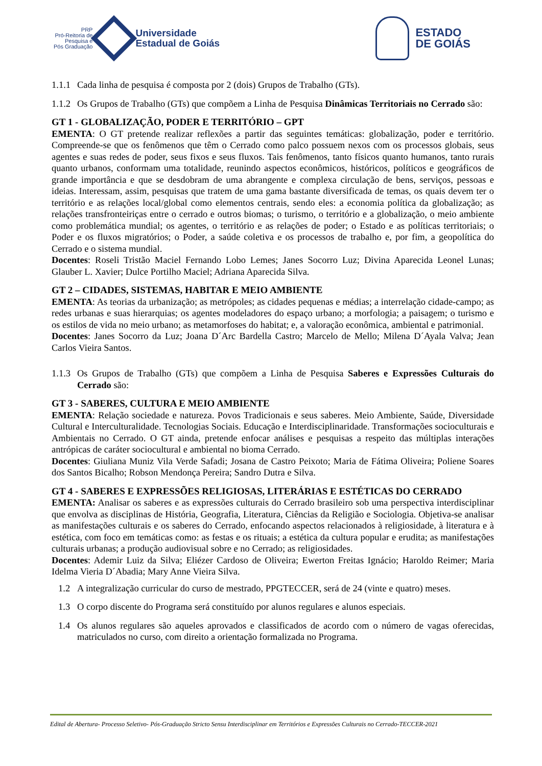PRP
Pró-Reitoria de
Pesquisa e
Pós Graduação
Universidade
Estadual de Goiás
ESTADO
DE GOIÁS
1.1.1
Cada linha de pesquisa é composta por 2 (dois) Grupos de Trabalho (GTs).
1.1.2
Os Grupos de Trabalho (GTs) que compõem a Linha de Pesquisa Dinâmicas Territoriais no Cerrado são:
GT 1 - GLOBALIZAÇÃO, PODER E TERRITÓRIO – GPT
EMENTA: O GT pretende realizar reflexões a partir das seguintes temáticas: globalização, poder e território. Compreende-se que os fenômenos que têm o Cerrado como palco possuem nexos com os processos globais, seus agentes e suas redes de poder, seus fixos e seus fluxos. Tais fenômenos, tanto físicos quanto humanos, tanto rurais quanto urbanos, conformam uma totalidade, reunindo aspectos econômicos, históricos, políticos e geográficos de grande importância e que se desdobram de uma abrangente e complexa circulação de bens, serviços, pessoas e ideias. Interessam, assim, pesquisas que tratem de uma gama bastante diversificada de temas, os quais devem ter o território e as relações local/global como elementos centrais, sendo eles: a economia política da globalização; as relações transfronteiriças entre o cerrado e outros biomas; o turismo, o território e a globalização, o meio ambiente como problemática mundial; os agentes, o território e as relações de poder; o Estado e as políticas territoriais; o Poder e os fluxos migratórios; o Poder, a saúde coletiva e os processos de trabalho e, por fim, a geopolítica do Cerrado e o sistema mundial.
Docentes: Roseli Tristão Maciel Fernando Lobo Lemes; Janes Socorro Luz; Divina Aparecida Leonel Lunas; Glauber L. Xavier; Dulce Portilho Maciel; Adriana Aparecida Silva.
GT 2 – CIDADES, SISTEMAS, HABITAR E MEIO AMBIENTE
EMENTA: As teorias da urbanização; as metrópoles; as cidades pequenas e médias; a interrelação cidade-campo; as redes urbanas e suas hierarquias; os agentes modeladores do espaço urbano; a morfologia; a paisagem; o turismo e os estilos de vida no meio urbano; as metamorfoses do habitat; e, a valoração econômica, ambiental e patrimonial.
Docentes: Janes Socorro da Luz; Joana D´Arc Bardella Castro; Marcelo de Mello; Milena D´Ayala Valva; Jean Carlos Vieira Santos.
1.1.3
Os Grupos de Trabalho (GTs) que compõem a Linha de Pesquisa Saberes e Expressões Culturais do Cerrado são:
GT 3 - SABERES, CULTURA E MEIO AMBIENTE
EMENTA: Relação sociedade e natureza. Povos Tradicionais e seus saberes. Meio Ambiente, Saúde, Diversidade Cultural e Interculturalidade. Tecnologias Sociais. Educação e Interdisciplinaridade. Transformações socioculturais e Ambientais no Cerrado. O GT ainda, pretende enfocar análises e pesquisas a respeito das múltiplas interações antrópicas de caráter sociocultural e ambiental no bioma Cerrado.
Docentes: Giuliana Muniz Vila Verde Safadi; Josana de Castro Peixoto; Maria de Fátima Oliveira; Poliene Soares dos Santos Bicalho; Robson Mendonça Pereira; Sandro Dutra e Silva.
GT 4 - SABERES E EXPRESSÕES RELIGIOSAS, LITERÁRIAS E ESTÉTICAS DO CERRADO
EMENTA: Analisar os saberes e as expressões culturais do Cerrado brasileiro sob uma perspectiva interdisciplinar que envolva as disciplinas de História, Geografia, Literatura, Ciências da Religião e Sociologia. Objetiva-se analisar as manifestações culturais e os saberes do Cerrado, enfocando aspectos relacionados à religiosidade, à literatura e à estética, com foco em temáticas como: as festas e os rituais; a estética da cultura popular e erudita; as manifestações culturais urbanas; a produção audiovisual sobre e no Cerrado; as religiosidades.
Docentes: Ademir Luiz da Silva; Eliézer Cardoso de Oliveira; Ewerton Freitas Ignácio; Haroldo Reimer; Maria Idelma Vieria D´Abadia; Mary Anne Vieira Silva.
1.2 A integralização curricular do curso de mestrado, PPGTECCER, será de 24 (vinte e quatro) meses.
1.3 O corpo discente do Programa será constituído por alunos regulares e alunos especiais.
1.4 Os alunos regulares são aqueles aprovados e classificados de acordo com o número de vagas oferecidas, matriculados no curso, com direito a orientação formalizada no Programa.
Edital de Abertura- Processo Seletivo- Pós-Graduação Stricto Sensu Interdisciplinar em Territórios e Expressões Culturais no Cerrado-TECCER-2021